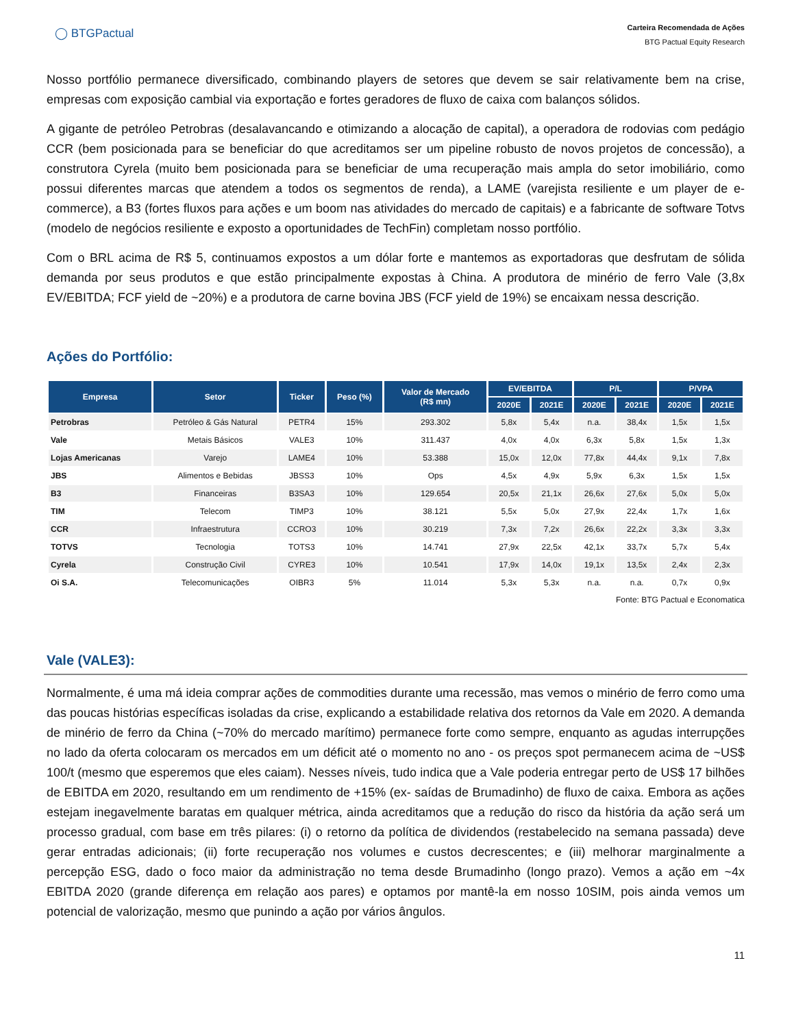◯ BTGPactual
Carteira Recomendada de Ações
BTG Pactual Equity Research
Nosso portfólio permanece diversificado, combinando players de setores que devem se sair relativamente bem na crise, empresas com exposição cambial via exportação e fortes geradores de fluxo de caixa com balanços sólidos.
A gigante de petróleo Petrobras (desalavancando e otimizando a alocação de capital), a operadora de rodovias com pedágio CCR (bem posicionada para se beneficiar do que acreditamos ser um pipeline robusto de novos projetos de concessão), a construtora Cyrela (muito bem posicionada para se beneficiar de uma recuperação mais ampla do setor imobiliário, como possui diferentes marcas que atendem a todos os segmentos de renda), a LAME (varejista resiliente e um player de e-commerce), a B3 (fortes fluxos para ações e um boom nas atividades do mercado de capitais) e a fabricante de software Totvs (modelo de negócios resiliente e exposto a oportunidades de TechFin) completam nosso portfólio.
Com o BRL acima de R$ 5, continuamos expostos a um dólar forte e mantemos as exportadoras que desfrutam de sólida demanda por seus produtos e que estão principalmente expostas à China. A produtora de minério de ferro Vale (3,8x EV/EBITDA; FCF yield de ~20%) e a produtora de carne bovina JBS (FCF yield de 19%) se encaixam nessa descrição.
Ações do Portfólio:
| Empresa | Setor | Ticker | Peso (%) | Valor de Mercado (R$ mn) | EV/EBITDA | | P/L | | P/VPA | |
| --- | --- | --- | --- | --- | --- | --- | --- | --- | --- | --- |
| | | | | | 2020E | 2021E | 2020E | 2021E | 2020E | 2021E |
| Petrobras | Petróleo & Gás Natural | PETR4 | 15% | 293.302 | 5,8x | 5,4x | n.a. | 38,4x | 1,5x | 1,5x |
| Vale | Metais Básicos | VALE3 | 10% | 311.437 | 4,0x | 4,0x | 6,3x | 5,8x | 1,5x | 1,3x |
| Lojas Americanas | Varejo | LAME4 | 10% | 53.388 | 15,0x | 12,0x | 77,8x | 44,4x | 9,1x | 7,8x |
| JBS | Alimentos e Bebidas | JBSS3 | 10% | Ops | 4,5x | 4,9x | 5,9x | 6,3x | 1,5x | 1,5x |
| B3 | Financeiras | B3SA3 | 10% | 129.654 | 20,5x | 21,1x | 26,6x | 27,6x | 5,0x | 5,0x |
| TIM | Telecom | TIMP3 | 10% | 38.121 | 5,5x | 5,0x | 27,9x | 22,4x | 1,7x | 1,6x |
| CCR | Infraestrutura | CCRO3 | 10% | 30.219 | 7,3x | 7,2x | 26,6x | 22,2x | 3,3x | 3,3x |
| TOTVS | Tecnologia | TOTS3 | 10% | 14.741 | 27,9x | 22,5x | 42,1x | 33,7x | 5,7x | 5,4x |
| Cyrela | Construção Civil | CYRE3 | 10% | 10.541 | 17,9x | 14,0x | 19,1x | 13,5x | 2,4x | 2,3x |
| Oi S.A. | Telecomunicações | OIBR3 | 5% | 11.014 | 5,3x | 5,3x | n.a. | n.a. | 0,7x | 0,9x |
Fonte: BTG Pactual e Economatica
Vale (VALE3):
Normalmente, é uma má ideia comprar ações de commodities durante uma recessão, mas vemos o minério de ferro como uma das poucas histórias específicas isoladas da crise, explicando a estabilidade relativa dos retornos da Vale em 2020. A demanda de minério de ferro da China (~70% do mercado marítimo) permanece forte como sempre, enquanto as agudas interrupções no lado da oferta colocaram os mercados em um déficit até o momento no ano - os preços spot permanecem acima de ~US$ 100/t (mesmo que esperemos que eles caiam). Nesses níveis, tudo indica que a Vale poderia entregar perto de US$ 17 bilhões de EBITDA em 2020, resultando em um rendimento de +15% (ex- saídas de Brumadinho) de fluxo de caixa. Embora as ações estejam inegavelmente baratas em qualquer métrica, ainda acreditamos que a redução do risco da história da ação será um processo gradual, com base em três pilares: (i) o retorno da política de dividendos (restabelecido na semana passada) deve gerar entradas adicionais; (ii) forte recuperação nos volumes e custos decrescentes; e (iii) melhorar marginalmente a percepção ESG, dado o foco maior da administração no tema desde Brumadinho (longo prazo). Vemos a ação em ~4x EBITDA 2020 (grande diferença em relação aos pares) e optamos por mantê-la em nosso 10SIM, pois ainda vemos um potencial de valorização, mesmo que punindo a ação por vários ângulos.
11